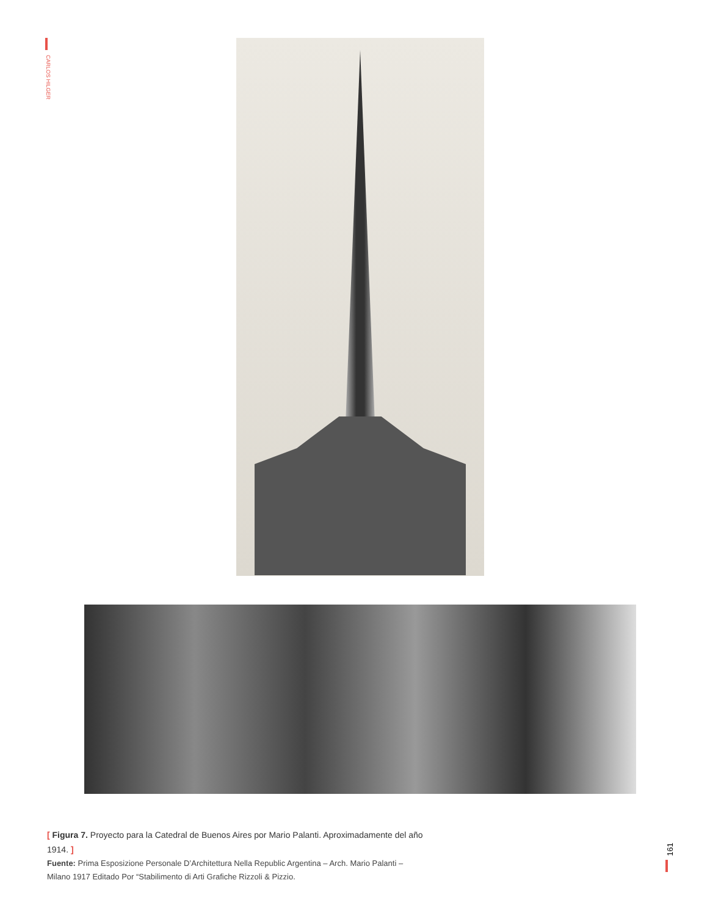CARLOS HILGER
[ Figura 7. Proyecto para la Catedral de Buenos Aires por Mario Palanti. Aproximadamente del año 1914. ]
Fuente: Prima Esposizione Personale D’Architettura Nella Republic Argentina – Arch. Mario Palanti – Milano 1917 Editado Por “Stabilimento di Arti Grafiche Rizzoli & Pizzio.
161